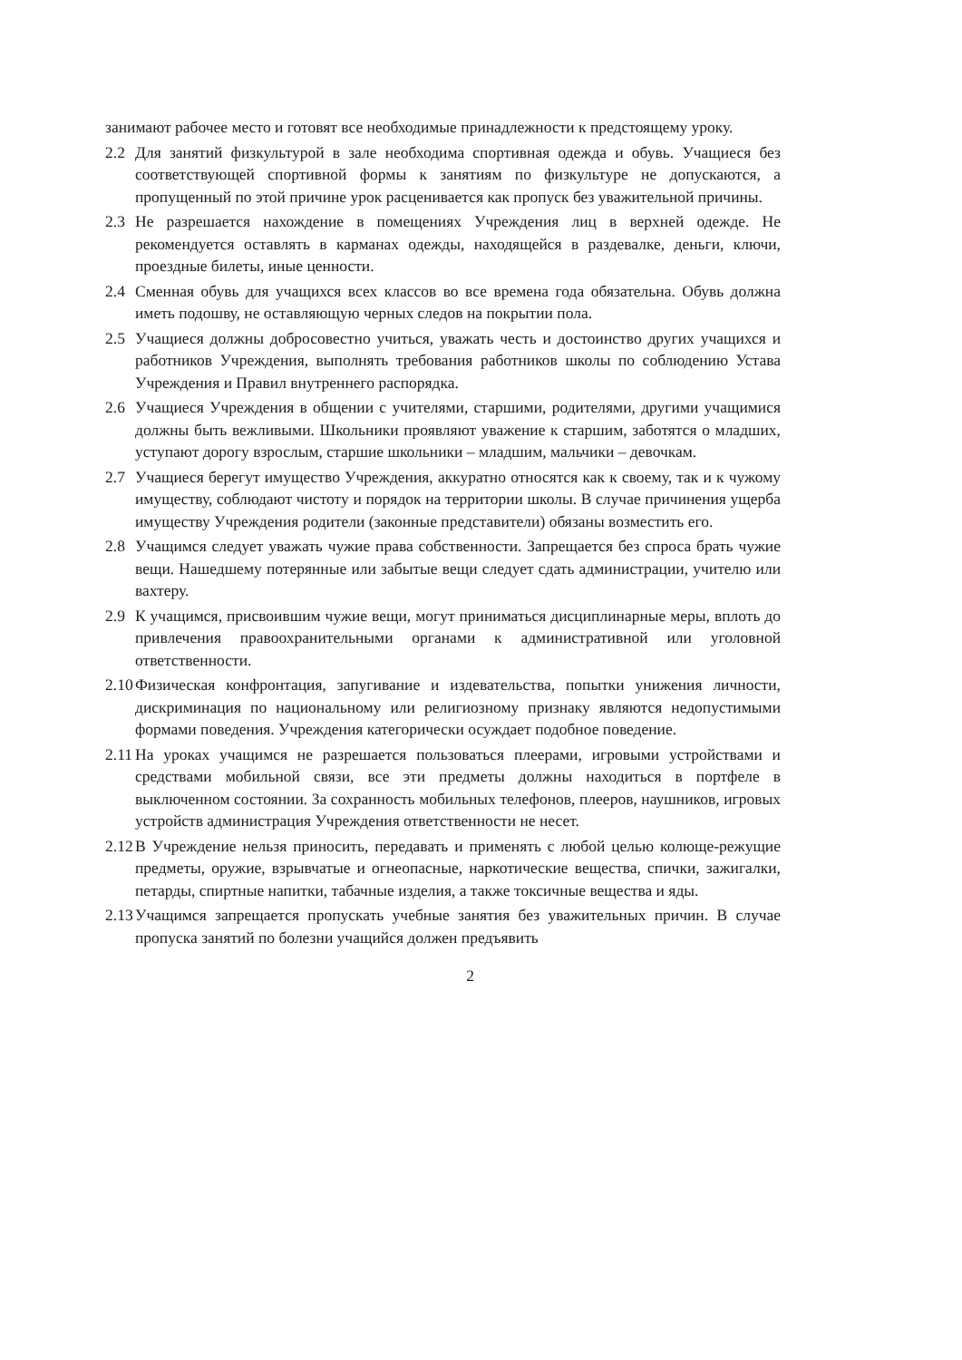занимают рабочее место и готовят все необходимые принадлежности к предстоящему уроку.
2.2 Для занятий физкультурой в зале необходима спортивная одежда и обувь. Учащиеся без соответствующей спортивной формы к занятиям по физкультуре не допускаются, а пропущенный по этой причине урок расценивается как пропуск без уважительной причины.
2.3 Не разрешается нахождение в помещениях Учреждения лиц в верхней одежде. Не рекомендуется оставлять в карманах одежды, находящейся в раздевалке, деньги, ключи, проездные билеты, иные ценности.
2.4 Сменная обувь для учащихся всех классов во все времена года обязательна. Обувь должна иметь подошву, не оставляющую черных следов на покрытии пола.
2.5 Учащиеся должны добросовестно учиться, уважать честь и достоинство других учащихся и работников Учреждения, выполнять требования работников школы по соблюдению Устава Учреждения и Правил внутреннего распорядка.
2.6 Учащиеся Учреждения в общении с учителями, старшими, родителями, другими учащимися должны быть вежливыми. Школьники проявляют уважение к старшим, заботятся о младших, уступают дорогу взрослым, старшие школьники – младшим, мальчики – девочкам.
2.7 Учащиеся берегут имущество Учреждения, аккуратно относятся как к своему, так и к чужому имуществу, соблюдают чистоту и порядок на территории школы. В случае причинения ущерба имуществу Учреждения родители (законные представители) обязаны возместить его.
2.8 Учащимся следует уважать чужие права собственности. Запрещается без спроса брать чужие вещи. Нашедшему потерянные или забытые вещи следует сдать администрации, учителю или вахтеру.
2.9 К учащимся, присвоившим чужие вещи, могут приниматься дисциплинарные меры, вплоть до привлечения правоохранительными органами к административной или уголовной ответственности.
2.10 Физическая конфронтация, запугивание и издевательства, попытки унижения личности, дискриминация по национальному или религиозному признаку являются недопустимыми формами поведения. Учреждения категорически осуждает подобное поведение.
2.11 На уроках учащимся не разрешается пользоваться плеерами, игровыми устройствами и средствами мобильной связи, все эти предметы должны находиться в портфеле в выключенном состоянии. За сохранность мобильных телефонов, плееров, наушников, игровых устройств администрация Учреждения ответственности не несет.
2.12 В Учреждение нельзя приносить, передавать и применять с любой целью колюще-режущие предметы, оружие, взрывчатые и огнеопасные, наркотические вещества, спички, зажигалки, петарды, спиртные напитки, табачные изделия, а также токсичные вещества и яды.
2.13 Учащимся запрещается пропускать учебные занятия без уважительных причин. В случае пропуска занятий по болезни учащийся должен предъявить
2